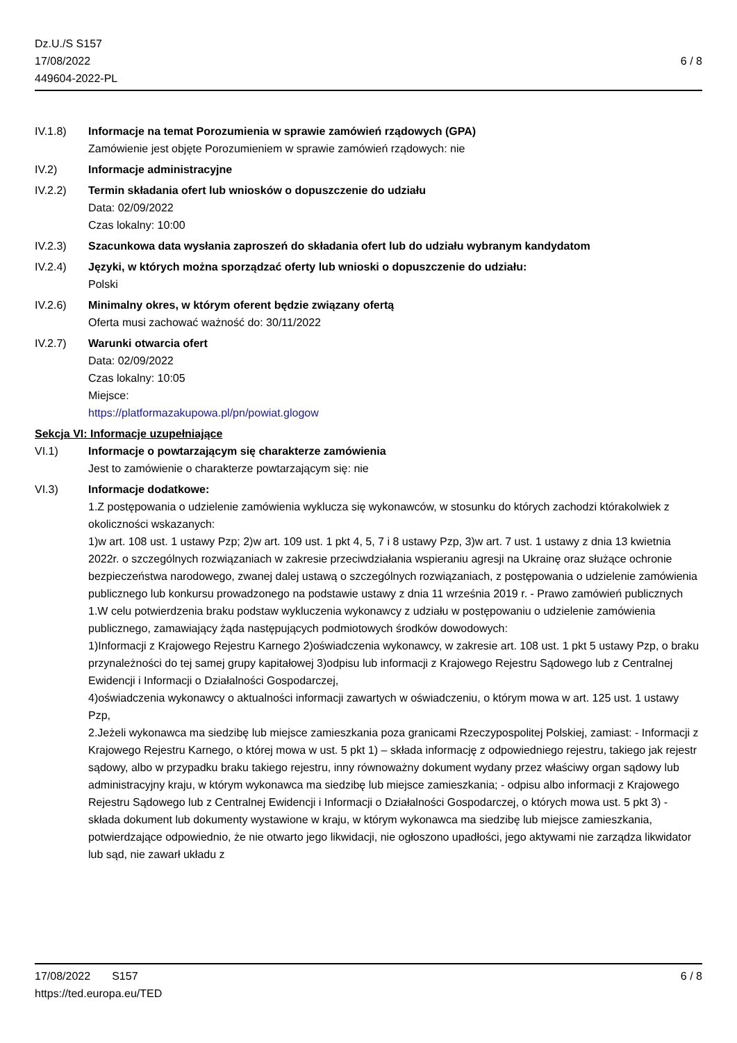Dz.U./S S157
17/08/2022
449604-2022-PL
6 / 8
IV.1.8) Informacje na temat Porozumienia w sprawie zamówień rządowych (GPA)
Zamówienie jest objęte Porozumieniem w sprawie zamówień rządowych: nie
IV.2) Informacje administracyjne
IV.2.2) Termin składania ofert lub wniosków o dopuszczenie do udziału
Data: 02/09/2022
Czas lokalny: 10:00
IV.2.3) Szacunkowa data wysłania zaproszeń do składania ofert lub do udziału wybranym kandydatom
IV.2.4) Języki, w których można sporządzać oferty lub wnioski o dopuszczenie do udziału:
Polski
IV.2.6) Minimalny okres, w którym oferent będzie związany ofertą
Oferta musi zachować ważność do: 30/11/2022
IV.2.7) Warunki otwarcia ofert
Data: 02/09/2022
Czas lokalny: 10:05
Miejsce:
https://platformazakupowa.pl/pn/powiat.glogow
Sekcja VI: Informacje uzupełniające
VI.1) Informacje o powtarzającym się charakterze zamówienia
Jest to zamówienie o charakterze powtarzającym się: nie
VI.3) Informacje dodatkowe:
1.Z postępowania o udzielenie zamówienia wyklucza się wykonawców, w stosunku do których zachodzi którakolwiek z okoliczności wskazanych:
1)w art. 108 ust. 1 ustawy Pzp; 2)w art. 109 ust. 1 pkt 4, 5, 7 i 8 ustawy Pzp, 3)w art. 7 ust. 1 ustawy z dnia 13 kwietnia 2022r. o szczególnych rozwiązaniach w zakresie przeciwdziałania wspieraniu agresji na Ukrainę oraz służące ochronie bezpieczeństwa narodowego, zwanej dalej ustawą o szczególnych rozwiązaniach, z postępowania o udzielenie zamówienia publicznego lub konkursu prowadzonego na podstawie ustawy z dnia 11 września 2019 r. - Prawo zamówień publicznych
1.W celu potwierdzenia braku podstaw wykluczenia wykonawcy z udziału w postępowaniu o udzielenie zamówienia publicznego, zamawiający żąda następujących podmiotowych środków dowodowych:
1)Informacji z Krajowego Rejestru Karnego 2)oświadczenia wykonawcy, w zakresie art. 108 ust. 1 pkt 5 ustawy Pzp, o braku przynależności do tej samej grupy kapitałowej 3)odpisu lub informacji z Krajowego Rejestru Sądowego lub z Centralnej Ewidencji i Informacji o Działalności Gospodarczej,
4)oświadczenia wykonawcy o aktualności informacji zawartych w oświadczeniu, o którym mowa w art. 125 ust. 1 ustawy Pzp,
2.Jeżeli wykonawca ma siedzibę lub miejsce zamieszkania poza granicami Rzeczypospolitej Polskiej, zamiast: - Informacji z Krajowego Rejestru Karnego, o której mowa w ust. 5 pkt 1) – składa informację z odpowiedniego rejestru, takiego jak rejestr sądowy, albo w przypadku braku takiego rejestru, inny równoważny dokument wydany przez właściwy organ sądowy lub administracyjny kraju, w którym wykonawca ma siedzibę lub miejsce zamieszkania; - odpisu albo informacji z Krajowego Rejestru Sądowego lub z Centralnej Ewidencji i Informacji o Działalności Gospodarczej, o których mowa ust. 5 pkt 3) - składa dokument lub dokumenty wystawione w kraju, w którym wykonawca ma siedzibę lub miejsce zamieszkania, potwierdzające odpowiednio, że nie otwarto jego likwidacji, nie ogłoszono upadłości, jego aktywami nie zarządza likwidator lub sąd, nie zawarł układu z
17/08/2022 S157
https://ted.europa.eu/TED
6 / 8